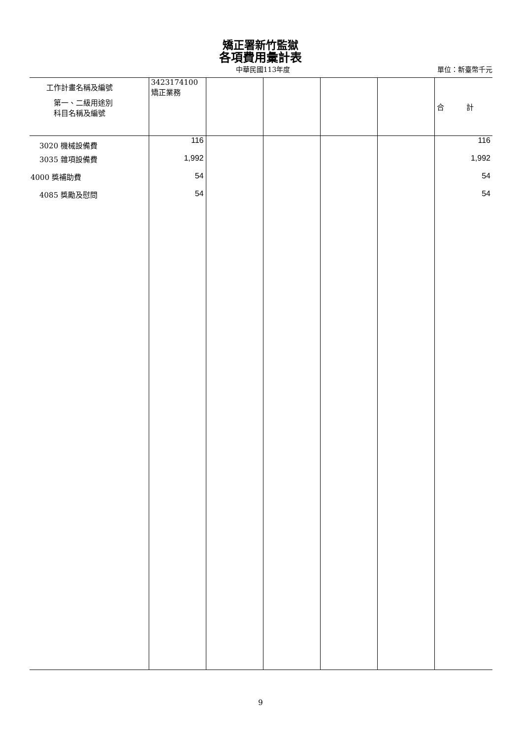矯正署新竹監獄
各項費用彙計表
中華民國113年度 單位：新臺幣千元
| 工作計畫名稱及編號 第一、二級用途別 科目名稱及編號 | 3423174100 矯正業務 | | | | | 合 計 |
| --- | --- | --- | --- | --- | --- | --- |
| 3020 機械設備費 | 116 | | | | | 116 |
| 3035 雜項設備費 | 1,992 | | | | | 1,992 |
| 4000 獎補助費 | 54 | | | | | 54 |
| 4085 獎勵及慰問 | 54 | | | | | 54 |
9